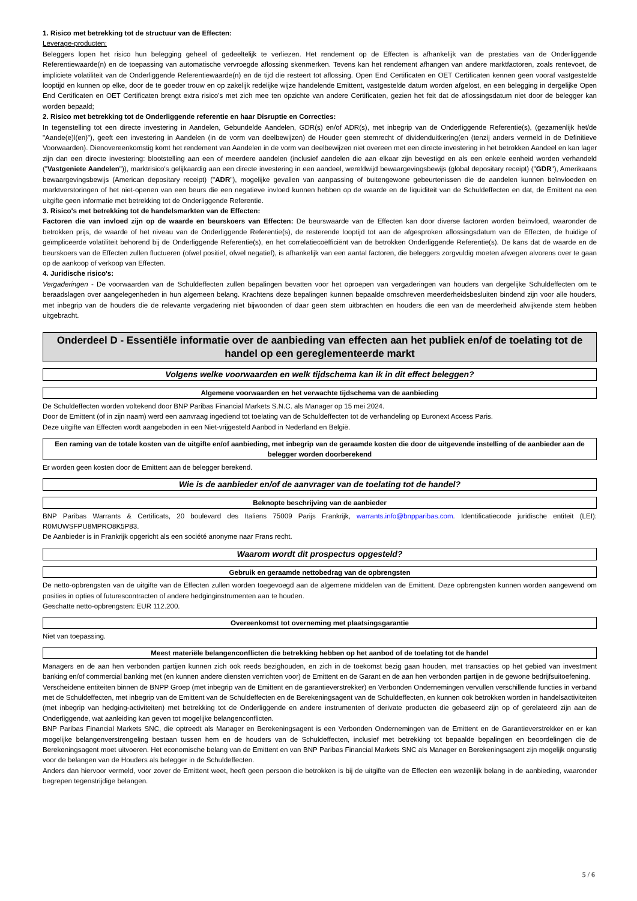1. Risico met betrekking tot de structuur van de Effecten:
Leverage-producten:
Beleggers lopen het risico hun belegging geheel of gedeeltelijk te verliezen. Het rendement op de Effecten is afhankelijk van de prestaties van de Onderliggende Referentiewaarde(n) en de toepassing van automatische vervroegde aflossing skenmerken. Tevens kan het rendement afhangen van andere marktfactoren, zoals rentevoet, de impliciete volatiliteit van de Onderliggende Referentiewaarde(n) en de tijd die resteert tot aflossing. Open End Certificaten en OET Certificaten kennen geen vooraf vastgestelde looptijd en kunnen op elke, door de te goeder trouw en op zakelijk redelijke wijze handelende Emittent, vastgestelde datum worden afgelost, en een belegging in dergelijke Open End Certificaten en OET Certificaten brengt extra risico's met zich mee ten opzichte van andere Certificaten, gezien het feit dat de aflossingsdatum niet door de belegger kan worden bepaald;
2. Risico met betrekking tot de Onderliggende referentie en haar Disruptie en Correcties:
In tegenstelling tot een directe investering in Aandelen, Gebundelde Aandelen, GDR(s) en/of ADR(s), met inbegrip van de Onderliggende Referentie(s), (gezamenlijk het/de "Aande(e)l(en)"), geeft een investering in Aandelen (in de vorm van deelbewijzen) de Houder geen stemrecht of dividenduitkering(en (tenzij anders vermeld in de Definitieve Voorwaarden). Dienovereenkomstig komt het rendement van Aandelen in de vorm van deelbewijzen niet overeen met een directe investering in het betrokken Aandeel en kan lager zijn dan een directe investering: blootstelling aan een of meerdere aandelen (inclusief aandelen die aan elkaar zijn bevestigd en als een enkele eenheid worden verhandeld ("Vastgeniete Aandelen")), marktrisico's gelijkaardig aan een directe investering in een aandeel, wereldwijd bewaargevingsbewijs (global depositary receipt) ("GDR"), Amerikaans bewaargevingsbewijs (American depositary receipt) ("ADR"), mogelijke gevallen van aanpassing of buitengewone gebeurtenissen die de aandelen kunnen beïnvloeden en marktverstoringen of het niet-openen van een beurs die een negatieve invloed kunnen hebben op de waarde en de liquiditeit van de Schuldeffecten en dat, de Emittent na een uitgifte geen informatie met betrekking tot de Onderliggende Referentie.
3. Risico's met betrekking tot de handelsmarkten van de Effecten:
Factoren die van invloed zijn op de waarde en beurskoers van Effecten: De beurswaarde van de Effecten kan door diverse factoren worden beïnvloed, waaronder de betrokken prijs, de waarde of het niveau van de Onderliggende Referentie(s), de resterende looptijd tot aan de afgesproken aflossingsdatum van de Effecten, de huidige of geïmpliceerde volatiliteit behorend bij de Onderliggende Referentie(s), en het correlatiecoëfficiënt van de betrokken Onderliggende Referentie(s). De kans dat de waarde en de beurskoers van de Effecten zullen fluctueren (ofwel positief, ofwel negatief), is afhankelijk van een aantal factoren, die beleggers zorgvuldig moeten afwegen alvorens over te gaan op de aankoop of verkoop van Effecten.
4. Juridische risico's:
Vergaderingen - De voorwaarden van de Schuldeffecten zullen bepalingen bevatten voor het oproepen van vergaderingen van houders van dergelijke Schuldeffecten om te beraadslagen over aangelegenheden in hun algemeen belang. Krachtens deze bepalingen kunnen bepaalde omschreven meerderheidsbesluiten bindend zijn voor alle houders, met inbegrip van de houders die de relevante vergadering niet bijwoonden of daar geen stem uitbrachten en houders die een van de meerderheid afwijkende stem hebben uitgebracht.
Onderdeel D - Essentiële informatie over de aanbieding van effecten aan het publiek en/of de toelating tot de handel op een gereglementeerde markt
Volgens welke voorwaarden en welk tijdschema kan ik in dit effect beleggen?
Algemene voorwaarden en het verwachte tijdschema van de aanbieding
De Schuldeffecten worden voltekend door BNP Paribas Financial Markets S.N.C. als Manager op 15 mei 2024.
Door de Emittent (of in zijn naam) werd een aanvraag ingediend tot toelating van de Schuldeffecten tot de verhandeling op Euronext Access Paris.
Deze uitgifte van Effecten wordt aangeboden in een Niet-vrijgesteld Aanbod in Nederland en België.
Een raming van de totale kosten van de uitgifte en/of aanbieding, met inbegrip van de geraamde kosten die door de uitgevende instelling of de aanbieder aan de belegger worden doorberekend
Er worden geen kosten door de Emittent aan de belegger berekend.
Wie is de aanbieder en/of de aanvrager van de toelating tot de handel?
Beknopte beschrijving van de aanbieder
BNP Paribas Warrants & Certificats, 20 boulevard des Italiens 75009 Parijs Frankrijk, warrants.info@bnpparibas.com. Identificatiecode juridische entiteit (LEI): R0MUWSFPU8MPRO8K5P83.
De Aanbieder is in Frankrijk opgericht als een société anonyme naar Frans recht.
Waarom wordt dit prospectus opgesteld?
Gebruik en geraamde nettobedrag van de opbrengsten
De netto-opbrengsten van de uitgifte van de Effecten zullen worden toegevoegd aan de algemene middelen van de Emittent. Deze opbrengsten kunnen worden aangewend om posities in opties of futurescontracten of andere hedginginstrumenten aan te houden.
Geschatte netto-opbrengsten: EUR 112.200.
Overeenkomst tot overneming met plaatsingsgarantie
Niet van toepassing.
Meest materiële belangenconflicten die betrekking hebben op het aanbod of de toelating tot de handel
Managers en de aan hen verbonden partijen kunnen zich ook reeds bezighouden, en zich in de toekomst bezig gaan houden, met transacties op het gebied van investment banking en/of commercial banking met (en kunnen andere diensten verrichten voor) de Emittent en de Garant en de aan hen verbonden partijen in de gewone bedrijfsuitoefening.
Verscheidene entiteiten binnen de BNPP Groep (met inbegrip van de Emittent en de garantieverstrekker) en Verbonden Ondernemingen vervullen verschillende functies in verband met de Schuldeffecten, met inbegrip van de Emittent van de Schuldeffecten en de Berekeningsagent van de Schuldeffecten, en kunnen ook betrokken worden in handelsactiviteiten (met inbegrip van hedging-activiteiten) met betrekking tot de Onderliggende en andere instrumenten of derivate producten die gebaseerd zijn op of gerelateerd zijn aan de Onderliggende, wat aanleiding kan geven tot mogelijke belangenconflicten.
BNP Paribas Financial Markets SNC, die optreedt als Manager en Berekeningsagent is een Verbonden Ondernemingen van de Emittent en de Garantieverstrekker en er kan mogelijke belangenverstrengeling bestaan tussen hem en de houders van de Schuldeffecten, inclusief met betrekking tot bepaalde bepalingen en beoordelingen die de Berekeningsagent moet uitvoeren. Het economische belang van de Emittent en van BNP Paribas Financial Markets SNC als Manager en Berekeningsagent zijn mogelijk ongunstig voor de belangen van de Houders als belegger in de Schuldeffecten.
Anders dan hiervoor vermeld, voor zover de Emittent weet, heeft geen persoon die betrokken is bij de uitgifte van de Effecten een wezenlijk belang in de aanbieding, waaronder begrepen tegenstrijdige belangen.
5 / 6